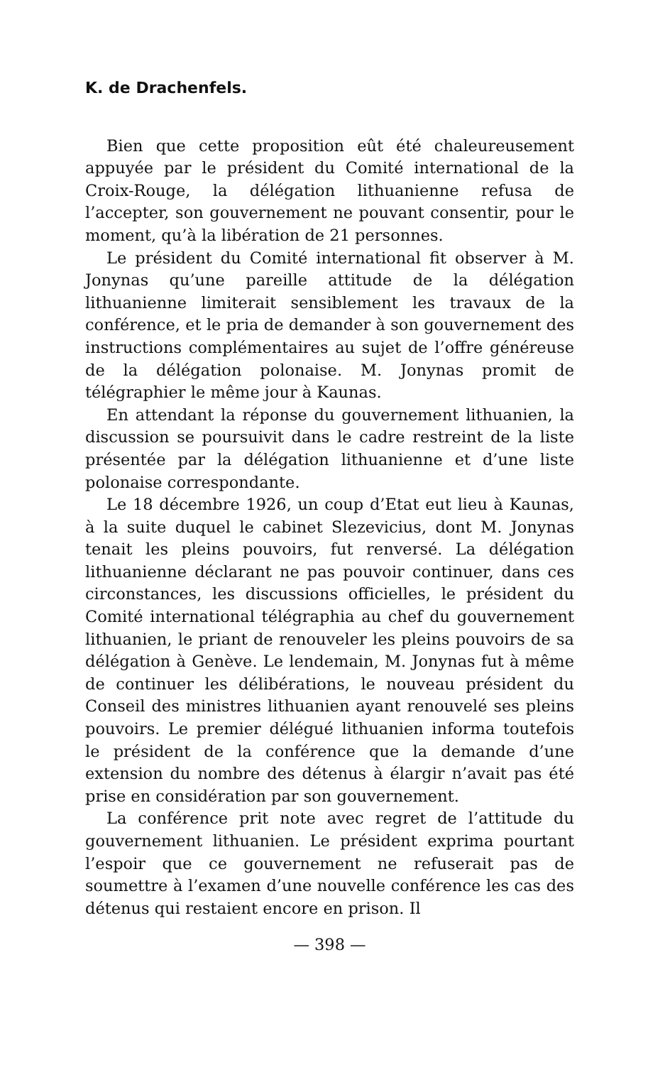K. de Drachenfels.
Bien que cette proposition eût été chaleureusement appuyée par le président du Comité international de la Croix-Rouge, la délégation lithuanienne refusa de l’accepter, son gouvernement ne pouvant consentir, pour le moment, qu’à la libération de 21 personnes.
Le président du Comité international fit observer à M. Jonynas qu’une pareille attitude de la délégation lithuanienne limiterait sensiblement les travaux de la conférence, et le pria de demander à son gouvernement des instructions complémentaires au sujet de l’offre généreuse de la délégation polonaise. M. Jonynas promit de télégraphier le même jour à Kaunas.
En attendant la réponse du gouvernement lithuanien, la discussion se poursuivit dans le cadre restreint de la liste présentée par la délégation lithuanienne et d’une liste polonaise correspondante.
Le 18 décembre 1926, un coup d’Etat eut lieu à Kaunas, à la suite duquel le cabinet Slezevicius, dont M. Jonynas tenait les pleins pouvoirs, fut renversé. La délégation lithuanienne déclarant ne pas pouvoir continuer, dans ces circonstances, les discussions officielles, le président du Comité international télégraphia au chef du gouvernement lithuanien, le priant de renouveler les pleins pouvoirs de sa délégation à Genève. Le lendemain, M. Jonynas fut à même de continuer les délibérations, le nouveau président du Conseil des ministres lithuanien ayant renouvelé ses pleins pouvoirs. Le premier délégué lithuanien informa toutefois le président de la conférence que la demande d’une extension du nombre des détenus à élargir n’avait pas été prise en considération par son gouvernement.
La conférence prit note avec regret de l’attitude du gouvernement lithuanien. Le président exprima pourtant l’espoir que ce gouvernement ne refuserait pas de soumettre à l’examen d’une nouvelle conférence les cas des détenus qui restaient encore en prison. Il
— 398 —